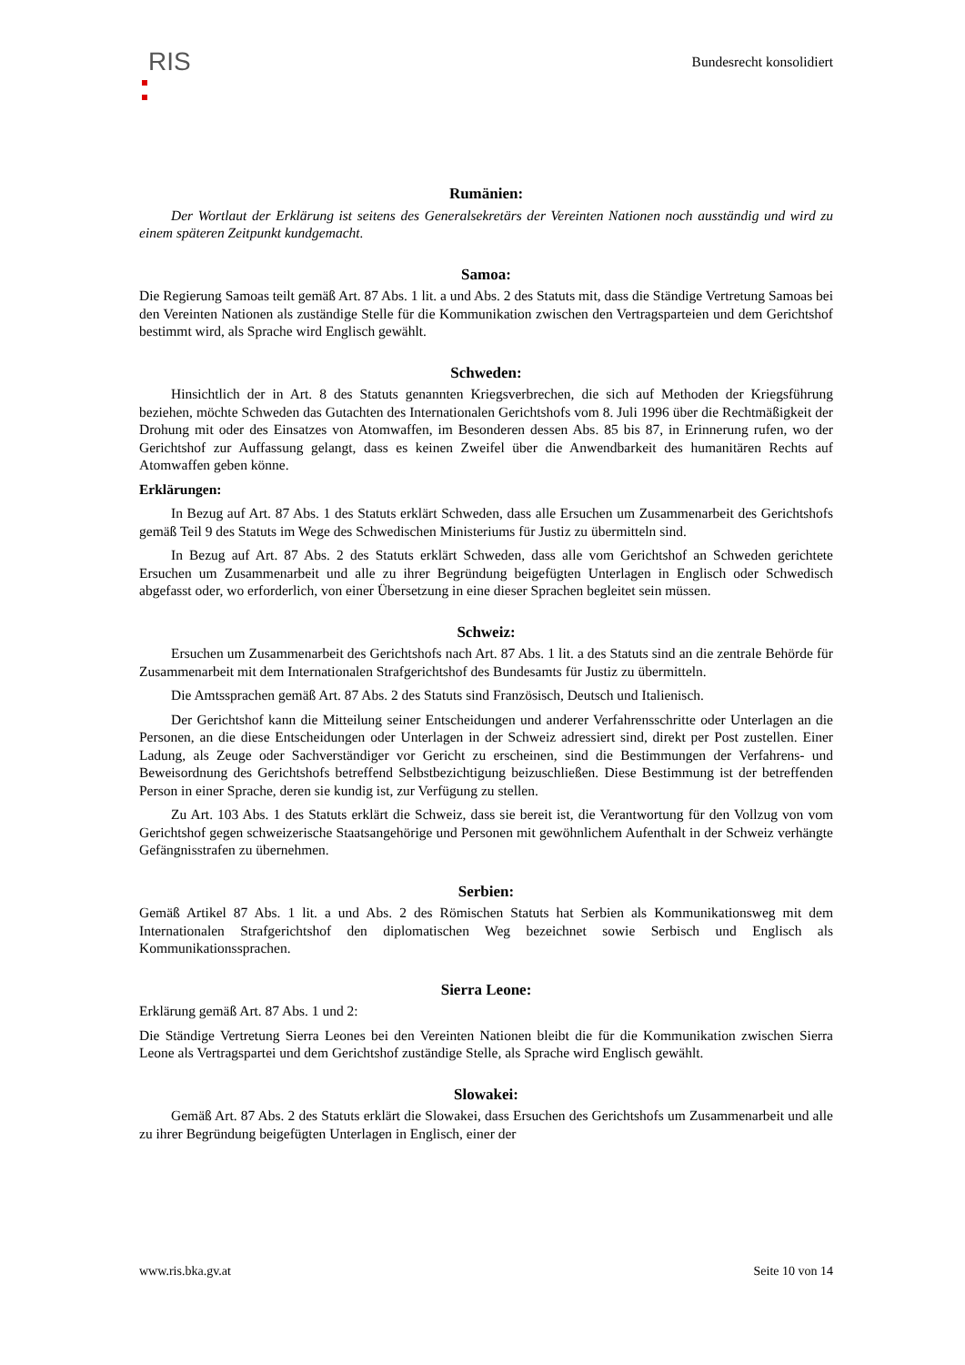RIS
Bundesrecht konsolidiert
Rumänien:
Der Wortlaut der Erklärung ist seitens des Generalsekretärs der Vereinten Nationen noch ausständig und wird zu einem späteren Zeitpunkt kundgemacht.
Samoa:
Die Regierung Samoas teilt gemäß Art. 87 Abs. 1 lit. a und Abs. 2 des Statuts mit, dass die Ständige Vertretung Samoas bei den Vereinten Nationen als zuständige Stelle für die Kommunikation zwischen den Vertragsparteien und dem Gerichtshof bestimmt wird, als Sprache wird Englisch gewählt.
Schweden:
Hinsichtlich der in Art. 8 des Statuts genannten Kriegsverbrechen, die sich auf Methoden der Kriegsführung beziehen, möchte Schweden das Gutachten des Internationalen Gerichtshofs vom 8. Juli 1996 über die Rechtmäßigkeit der Drohung mit oder des Einsatzes von Atomwaffen, im Besonderen dessen Abs. 85 bis 87, in Erinnerung rufen, wo der Gerichtshof zur Auffassung gelangt, dass es keinen Zweifel über die Anwendbarkeit des humanitären Rechts auf Atomwaffen geben könne.
Erklärungen:
In Bezug auf Art. 87 Abs. 1 des Statuts erklärt Schweden, dass alle Ersuchen um Zusammenarbeit des Gerichtshofs gemäß Teil 9 des Statuts im Wege des Schwedischen Ministeriums für Justiz zu übermitteln sind.
In Bezug auf Art. 87 Abs. 2 des Statuts erklärt Schweden, dass alle vom Gerichtshof an Schweden gerichtete Ersuchen um Zusammenarbeit und alle zu ihrer Begründung beigefügten Unterlagen in Englisch oder Schwedisch abgefasst oder, wo erforderlich, von einer Übersetzung in eine dieser Sprachen begleitet sein müssen.
Schweiz:
Ersuchen um Zusammenarbeit des Gerichtshofs nach Art. 87 Abs. 1 lit. a des Statuts sind an die zentrale Behörde für Zusammenarbeit mit dem Internationalen Strafgerichtshof des Bundesamts für Justiz zu übermitteln.
Die Amtssprachen gemäß Art. 87 Abs. 2 des Statuts sind Französisch, Deutsch und Italienisch.
Der Gerichtshof kann die Mitteilung seiner Entscheidungen und anderer Verfahrensschritte oder Unterlagen an die Personen, an die diese Entscheidungen oder Unterlagen in der Schweiz adressiert sind, direkt per Post zustellen. Einer Ladung, als Zeuge oder Sachverständiger vor Gericht zu erscheinen, sind die Bestimmungen der Verfahrens- und Beweisordnung des Gerichtshofs betreffend Selbstbezichtigung beizuschließen. Diese Bestimmung ist der betreffenden Person in einer Sprache, deren sie kundig ist, zur Verfügung zu stellen.
Zu Art. 103 Abs. 1 des Statuts erklärt die Schweiz, dass sie bereit ist, die Verantwortung für den Vollzug von vom Gerichtshof gegen schweizerische Staatsangehörige und Personen mit gewöhnlichem Aufenthalt in der Schweiz verhängte Gefängnisstrafen zu übernehmen.
Serbien:
Gemäß Artikel 87 Abs. 1 lit. a und Abs. 2 des Römischen Statuts hat Serbien als Kommunikationsweg mit dem Internationalen Strafgerichtshof den diplomatischen Weg bezeichnet sowie Serbisch und Englisch als Kommunikationssprachen.
Sierra Leone:
Erklärung gemäß Art. 87 Abs. 1 und 2:
Die Ständige Vertretung Sierra Leones bei den Vereinten Nationen bleibt die für die Kommunikation zwischen Sierra Leone als Vertragspartei und dem Gerichtshof zuständige Stelle, als Sprache wird Englisch gewählt.
Slowakei:
Gemäß Art. 87 Abs. 2 des Statuts erklärt die Slowakei, dass Ersuchen des Gerichtshofs um Zusammenarbeit und alle zu ihrer Begründung beigefügten Unterlagen in Englisch, einer der
www.ris.bka.gv.at Seite 10 von 14